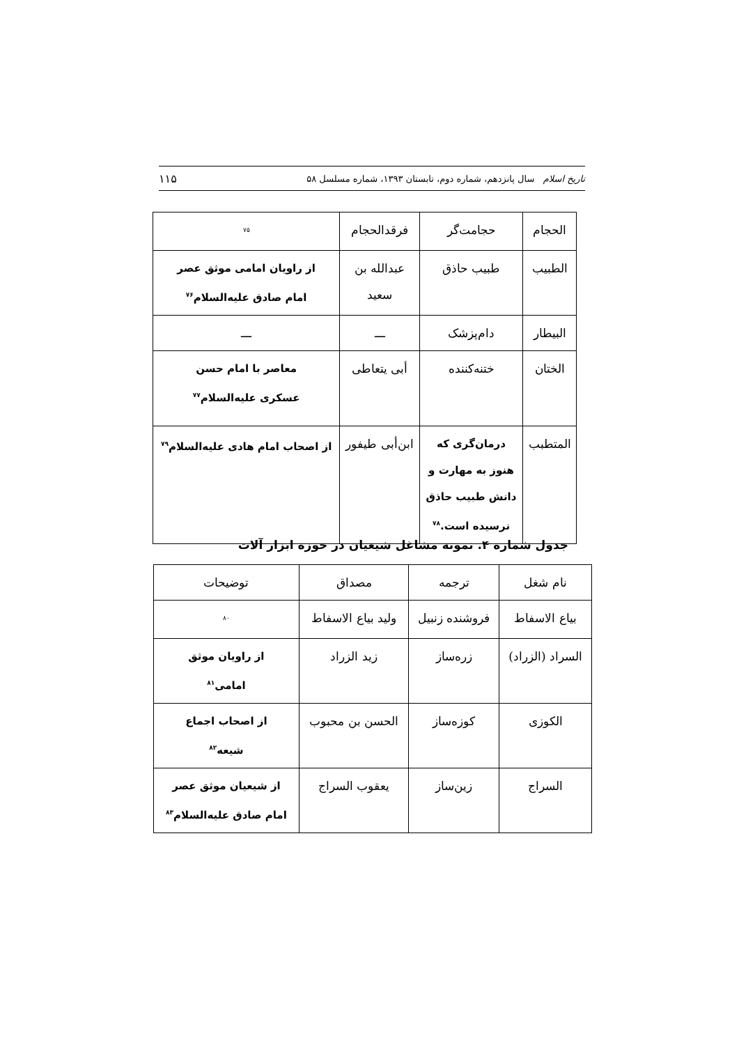تاریخ اسلام سال پانزدهم، شماره دوم، تابستان ۱۳۹۳، شماره مسلسل ۵۸ ۱۱۵
| الحجام | حجامت‌گر | فرقدالحجام | <sup>۷۵</sup> |
| الطبیب | طبیب حاذق | عبدالله بن سعید | از راویان امامی موثق عصر امام صادق علیه‌السلام<sup>۷۶</sup> |
| البیطار | دام‌پزشک | ـــ | ـــ |
| الختان | ختنه‌کننده | أبی یتعاطی | معاصر با امام حسن عسکری علیه‌السلام<sup>۷۷</sup> |
| المتطبب | درمان‌گری که هنوز به مهارت و دانش طبیب حاذق نرسیده است.<sup>۷۸</sup> | ابن‌أبی طیفور | از اصحاب امام هادی علیه‌السلام<sup>۷۹</sup> |
جدول شماره ۴. نمونه مشاغل شیعیان در حوزه ابزار آلات
| نام شغل | ترجمه | مصداق | توضیحات |
| --- | --- | --- | --- |
| بیاع الاسفاط | فروشنده زنبیل | ولید بیاع الاسفاط | <sup>۸۰</sup> |
| السراد (الزراد) | زره‌ساز | زید الزراد | از راویان موثق امامی<sup>۸۱</sup> |
| الکوزی | کوزه‌ساز | الحسن بن محبوب | از اصحاب اجماع شیعه<sup>۸۲</sup> |
| السراج | زین‌ساز | یعقوب السراج | از شیعیان موثق عصر امام صادق علیه‌السلام<sup>۸۳</sup> |